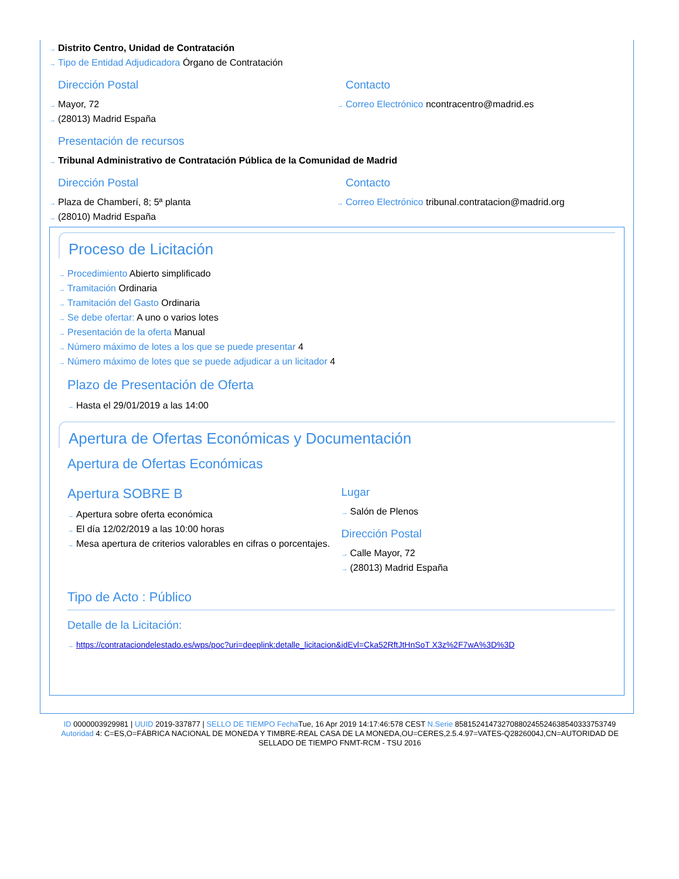→ Distrito Centro, Unidad de Contratación
→ Tipo de Entidad Adjudicadora Órgano de Contratación
Dirección Postal
→ Mayor, 72
→ (28013) Madrid España
Contacto
→ Correo Electrónico ncontracentro@madrid.es
Presentación de recursos
→ Tribunal Administrativo de Contratación Pública de la Comunidad de Madrid
Dirección Postal
→ Plaza de Chamberí, 8; 5ª planta
→ (28010) Madrid España
Contacto
→ Correo Electrónico tribunal.contratacion@madrid.org
Proceso de Licitación
→ Procedimiento Abierto simplificado
→ Tramitación Ordinaria
→ Tramitación del Gasto Ordinaria
→ Se debe ofertar: A uno o varios lotes
→ Presentación de la oferta Manual
→ Número máximo de lotes a los que se puede presentar 4
→ Número máximo de lotes que se puede adjudicar a un licitador 4
Plazo de Presentación de Oferta
→ Hasta el 29/01/2019 a las 14:00
Apertura de Ofertas Económicas y Documentación
Apertura de Ofertas Económicas
Apertura SOBRE B
→ Apertura sobre oferta económica
→ El día 12/02/2019 a las 10:00 horas
→ Mesa apertura de criterios valorables en cifras o porcentajes.
Lugar
→ Salón de Plenos
Dirección Postal
→ Calle Mayor, 72
→ (28013) Madrid España
Tipo de Acto : Público
Detalle de la Licitación:
→ https://contrataciondelestado.es/wps/poc?uri=deeplink:detalle_licitacion&idEvl=Cka52RftJtHnSoT X3z%2F7wA%3D%3D
ID 0000003929981 | UUID 2019-337877 | SELLO DE TIEMPO Fecha Tue, 16 Apr 2019 14:17:46:578 CEST N.Serie 85815241473270880245524638540333753749 Autoridad 4: C=ES,O=FÁBRICA NACIONAL DE MONEDA Y TIMBRE-REAL CASA DE LA MONEDA,OU=CERES,2.5.4.97=VATES-Q2826004J,CN=AUTORIDAD DE SELLADO DE TIEMPO FNMT-RCM - TSU 2016